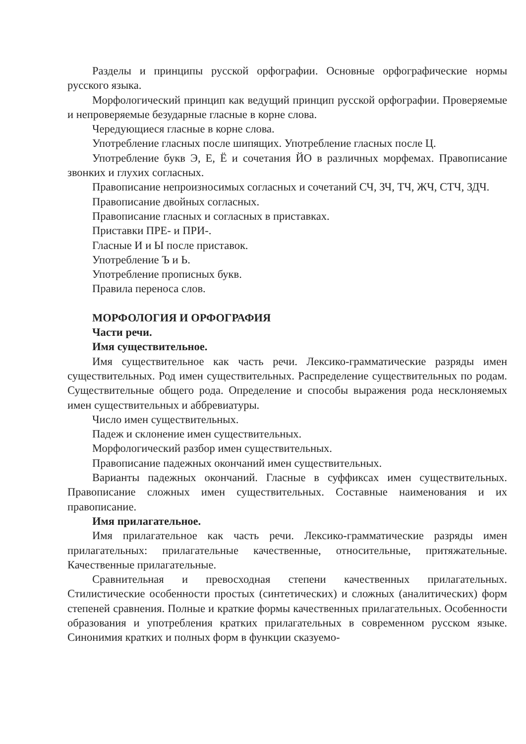Разделы и принципы русской орфографии. Основные орфографические нормы русского языка.
Морфологический принцип как ведущий принцип русской орфографии. Проверяемые и непроверяемые безударные гласные в корне слова.
Чередующиеся гласные в корне слова.
Употребление гласных после шипящих. Употребление гласных после Ц.
Употребление букв Э, Е, Ё и сочетания ЙО в различных морфемах. Правописание звонких и глухих согласных.
Правописание непроизносимых согласных и сочетаний СЧ, ЗЧ, ТЧ, ЖЧ, СТЧ, ЗДЧ.
Правописание двойных согласных.
Правописание гласных и согласных в приставках.
Приставки ПРЕ- и ПРИ-.
Гласные И и Ы после приставок.
Употребление Ъ и Ь.
Употребление прописных букв.
Правила переноса слов.
МОРФОЛОГИЯ И ОРФОГРАФИЯ
Части речи.
Имя существительное.
Имя существительное как часть речи. Лексико-грамматические разряды имен существительных. Род имен существительных. Распределение существительных по родам. Существительные общего рода. Определение и способы выражения рода несклоняемых имен существительных и аббревиатуры.
Число имен существительных.
Падеж и склонение имен существительных.
Морфологический разбор имен существительных.
Правописание падежных окончаний имен существительных.
Варианты падежных окончаний. Гласные в суффиксах имен существительных. Правописание сложных имен существительных. Составные наименования и их правописание.
Имя прилагательное.
Имя прилагательное как часть речи. Лексико-грамматические разряды имен прилагательных: прилагательные качественные, относительные, притяжательные. Качественные прилагательные.
Сравнительная и превосходная степени качественных прилагательных. Стилистические особенности простых (синтетических) и сложных (аналитических) форм степеней сравнения. Полные и краткие формы качественных прилагательных. Особенности образования и употребления кратких прилагательных в современном русском языке. Синонимия кратких и полных форм в функции сказуемо-